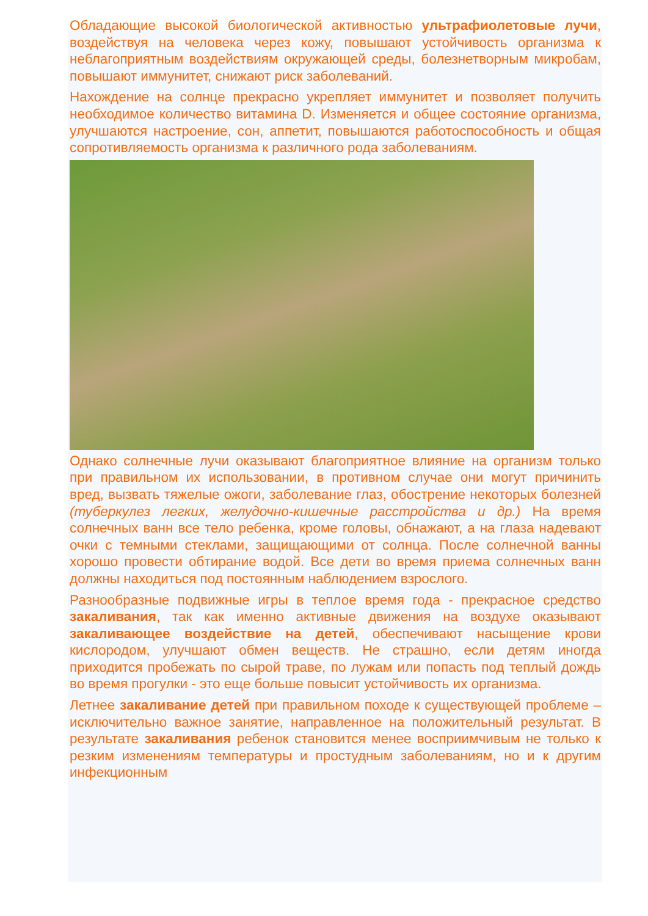Обладающие высокой биологической активностью ультрафиолетовые лучи, воздействуя на человека через кожу, повышают устойчивость организма к неблагоприятным воздействиям окружающей среды, болезнетворным микробам, повышают иммунитет, снижают риск заболеваний.
Нахождение на солнце прекрасно укрепляет иммунитет и позволяет получить необходимое количество витамина D. Изменяется и общее состояние организма, улучшаются настроение, сон, аппетит, повышаются работоспособность и общая сопротивляемость организма к различного рода заболеваниям.
Однако солнечные лучи оказывают благоприятное влияние на организм только при правильном их использовании, в противном случае они могут причинить вред, вызвать тяжелые ожоги, заболевание глаз, обострение некоторых болезней (туберкулез легких, желудочно-кишечные расстройства и др.) На время солнечных ванн все тело ребенка, кроме головы, обнажают, а на глаза надевают очки с темными стеклами, защищающими от солнца. После солнечной ванны хорошо провести обтирание водой. Все дети во время приема солнечных ванн должны находиться под постоянным наблюдением взрослого.
Разнообразные подвижные игры в теплое время года - прекрасное средство закаливания, так как именно активные движения на воздухе оказывают закаливающее воздействие на детей, обеспечивают насыщение крови кислородом, улучшают обмен веществ. Не страшно, если детям иногда приходится пробежать по сырой траве, по лужам или попасть под теплый дождь во время прогулки - это еще больше повысит устойчивость их организма.
Летнее закаливание детей при правильном походе к существующей проблеме – исключительно важное занятие, направленное на положительный результат. В результате закаливания ребенок становится менее восприимчивым не только к резким изменениям температуры и простудным заболеваниям, но и к другим инфекционным